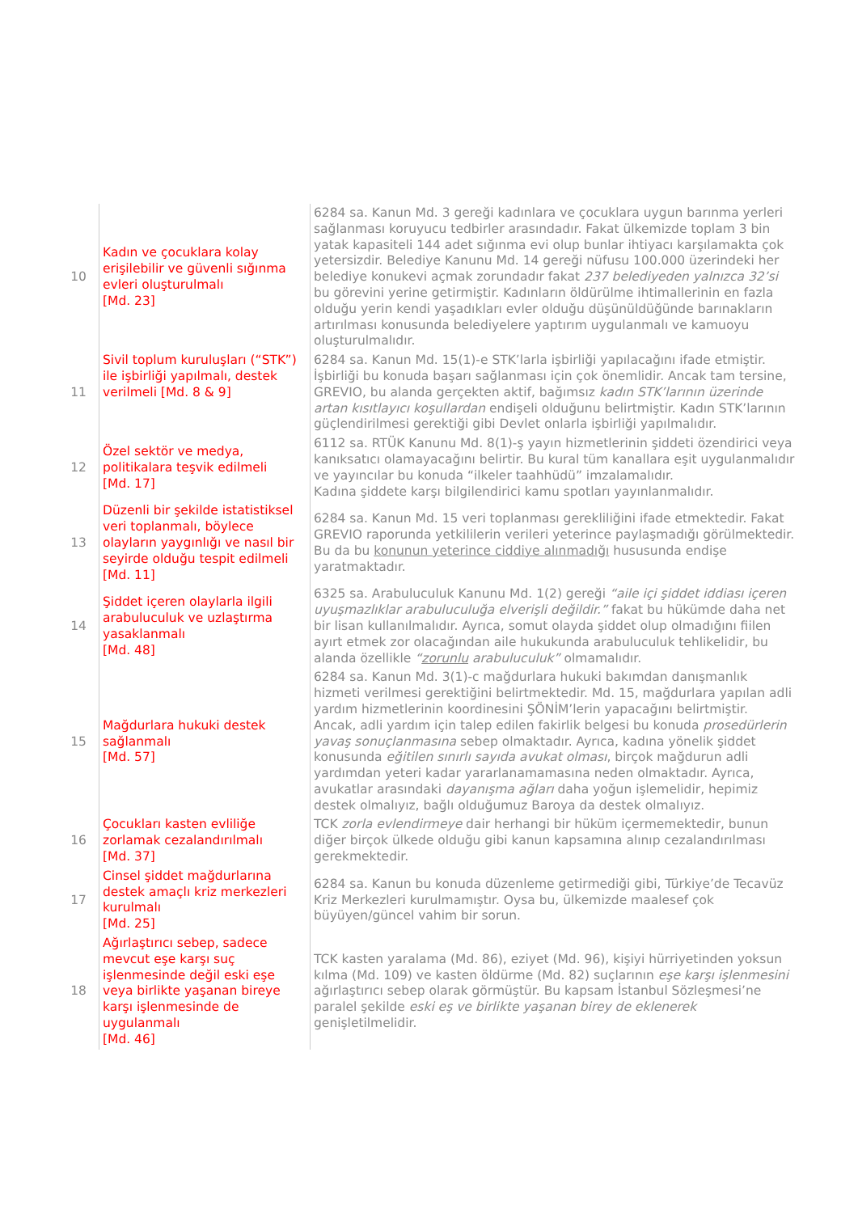| 10 | Kadın ve çocuklara kolay erişilebilir ve güvenli sığınma evleri oluşturulmalı [Md. 23] | 6284 sa. Kanun Md. 3 gereği kadınlara ve çocuklara uygun barınma yerleri sağlanması koruyucu tedbirler arasındadır. Fakat ülkemizde toplam 3 bin yatak kapasiteli 144 adet sığınma evi olup bunlar ihtiyacı karşılamakta çok yetersizdir. Belediye Kanunu Md. 14 gereği nüfusu 100.000 üzerindeki her belediye konukevi açmak zorundadır fakat 237 belediyeden yalnızca 32’si bu görevini yerine getirmiştir. Kadınların öldürülme ihtimallerinin en fazla olduğu yerin kendi yaşadıkları evler olduğu düşünüldüğünde barınakların artırılması konusunda belediyelere yaptırım uygulanmalı ve kamuoyu oluşturulmalıdır. |
| 11 | Sivil toplum kuruluşları (“STK”) ile işbirliği yapılmalı, destek verilmeli [Md. 8 & 9] | 6284 sa. Kanun Md. 15(1)-e STK’larla işbirliği yapılacağını ifade etmiştir. İşbirliği bu konuda başarı sağlanması için çok önemlidir. Ancak tam tersine, GREVIO, bu alanda gerçekten aktif, bağımsız kadın STK’larının üzerinde artan kısıtlayıcı koşullardan endişeli olduğunu belirtmiştir. Kadın STK’larının güçlendirilmesi gerektiği gibi Devlet onlarla işbirliği yapılmalıdır. |
| 12 | Özel sektör ve medya, politikalara teşvik edilmeli [Md. 17] | 6112 sa. RTÜK Kanunu Md. 8(1)-ş yayın hizmetlerinin şiddeti özendirici veya kanıksatıcı olamayacağını belirtir. Bu kural tüm kanallara eşit uygulanmalıdır ve yayıncılar bu konuda “ilkeler taahhüdü” imzalamalıdır. Kadına şiddete karşı bilgilendirici kamu spotları yayınlanmalıdır. |
| 13 | Düzenli bir şekilde istatistiksel veri toplanmalı, böylece olayların yaygınlığı ve nasıl bir seyirde olduğu tespit edilmeli [Md. 11] | 6284 sa. Kanun Md. 15 veri toplanması gerekliliğini ifade etmektedir. Fakat GREVIO raporunda yetkililerin verileri yeterince paylaşmadığı görülmektedir. Bu da bu konunun yeterince ciddiye alınmadığı hususunda endişe yaratmaktadır. |
| 14 | Şiddet içeren olaylarla ilgili arabuluculuk ve uzlaştırma yasaklanmalı [Md. 48] | 6325 sa. Arabuluculuk Kanunu Md. 1(2) gereği “aile içi şiddet iddiası içeren uyuşmazlıklar arabuluculuğa elverişli değildir.” fakat bu hükümde daha net bir lisan kullanılmalıdır. Ayrıca, somut olayda şiddet olup olmadığını fiilen ayırt etmek zor olacağından aile hukukunda arabuluculuk tehlikelidir, bu alanda özellikle “ zorunlu arabuluculuk” olmamalıdır. |
| 15 | Mağdurlara hukuki destek sağlanmalı [Md. 57] | 6284 sa. Kanun Md. 3(1)-c mağdurlara hukuki bakımdan danışmanlık hizmeti verilmesi gerektiğini belirtmektedir. Md. 15, mağdurlara yapılan adli yardım hizmetlerinin koordinesini ŞÖNİM’lerin yapacağını belirtmiştir. Ancak, adli yardım için talep edilen fakirlik belgesi bu konuda prosedürlerin yavaş sonuçlanmasına sebep olmaktadır. Ayrıca, kadına yönelik şiddet konusunda eğitilen sınırlı sayıda avukat olması , birçok mağdurun adli yardımdan yeteri kadar yararlanamamasına neden olmaktadır. Ayrıca, avukatlar arasındaki dayanışma ağları daha yoğun işlemelidir, hepimiz destek olmalıyız, bağlı olduğumuz Baroya da destek olmalıyız. |
| 16 | Çocukları kasten evliliğe zorlamak cezalandırılmalı [Md. 37] | TCK zorla evlendirmeye dair herhangi bir hüküm içermemektedir, bunun diğer birçok ülkede olduğu gibi kanun kapsamına alınıp cezalandırılması gerekmektedir. |
| 17 | Cinsel şiddet mağdurlarına destek amaçlı kriz merkezleri kurulmalı [Md. 25] | 6284 sa. Kanun bu konuda düzenleme getirmediği gibi, Türkiye’de Tecavüz Kriz Merkezleri kurulmamıştır. Oysa bu, ülkemizde maalesef çok büyüyen/güncel vahim bir sorun. |
| 18 | Ağırlaştırıcı sebep, sadece mevcut eşe karşı suç işlenmesinde değil eski eşe veya birlikte yaşanan bireye karşı işlenmesinde de uygulanmalı [Md. 46] | TCK kasten yaralama (Md. 86), eziyet (Md. 96), kişiyi hürriyetinden yoksun kılma (Md. 109) ve kasten öldürme (Md. 82) suçlarının eşe karşı işlenmesini ağırlaştırıcı sebep olarak görmüştür. Bu kapsam İstanbul Sözleşmesi’ne paralel şekilde eski eş ve birlikte yaşanan birey de eklenerek genişletilmelidir. |